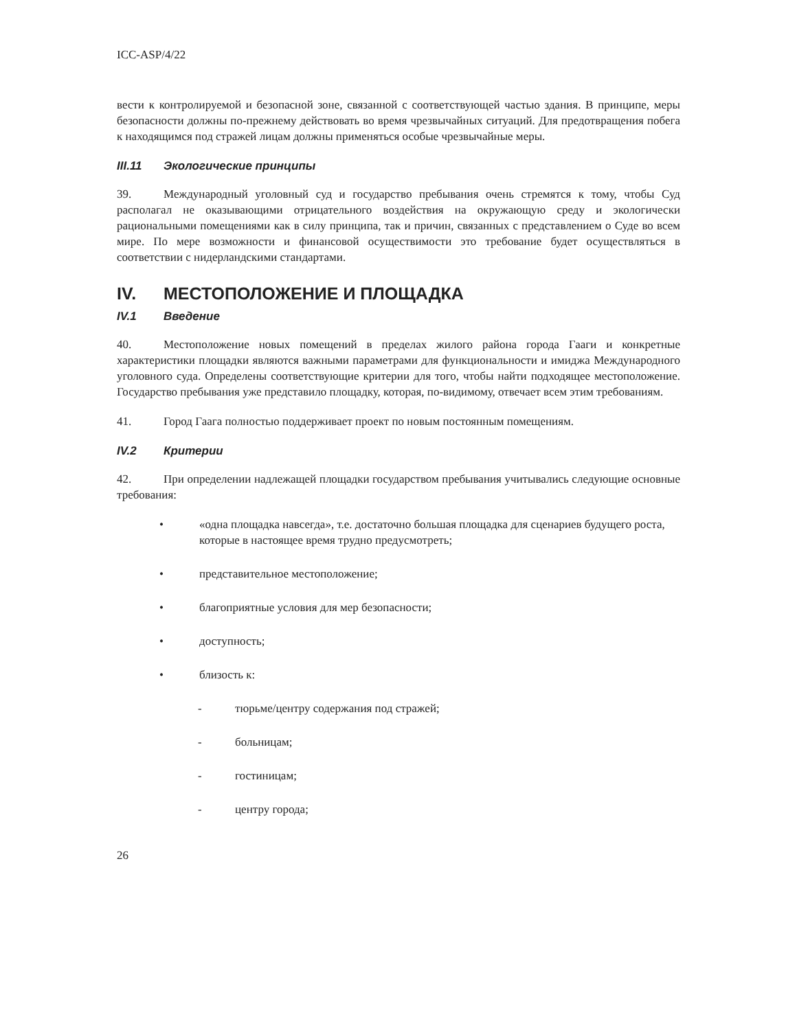ICC-ASP/4/22
вести к контролируемой и безопасной зоне, связанной с соответствующей частью здания. В принципе, меры безопасности должны по-прежнему действовать во время чрезвычайных ситуаций. Для предотвращения побега к находящимся под стражей лицам должны применяться особые чрезвычайные меры.
III.11 Экологические принципы
39. Международный уголовный суд и государство пребывания очень стремятся к тому, чтобы Суд располагал не оказывающими отрицательного воздействия на окружающую среду и экологически рациональными помещениями как в силу принципа, так и причин, связанных с представлением о Суде во всем мире. По мере возможности и финансовой осуществимости это требование будет осуществляться в соответствии с нидерландскими стандартами.
IV. МЕСТОПОЛОЖЕНИЕ И ПЛОЩАДКА
IV.1 Введение
40. Местоположение новых помещений в пределах жилого района города Гааги и конкретные характеристики площадки являются важными параметрами для функциональности и имиджа Международного уголовного суда. Определены соответствующие критерии для того, чтобы найти подходящее местоположение. Государство пребывания уже представило площадку, которая, по-видимому, отвечает всем этим требованиям.
41. Город Гаага полностью поддерживает проект по новым постоянным помещениям.
IV.2 Критерии
42. При определении надлежащей площадки государством пребывания учитывались следующие основные требования:
• «одна площадка навсегда», т.е. достаточно большая площадка для сценариев будущего роста, которые в настоящее время трудно предусмотреть;
• представительное местоположение;
• благоприятные условия для мер безопасности;
• доступность;
• близость к:
- тюрьме/центру содержания под стражей;
- больницам;
- гостиницам;
- центру города;
26